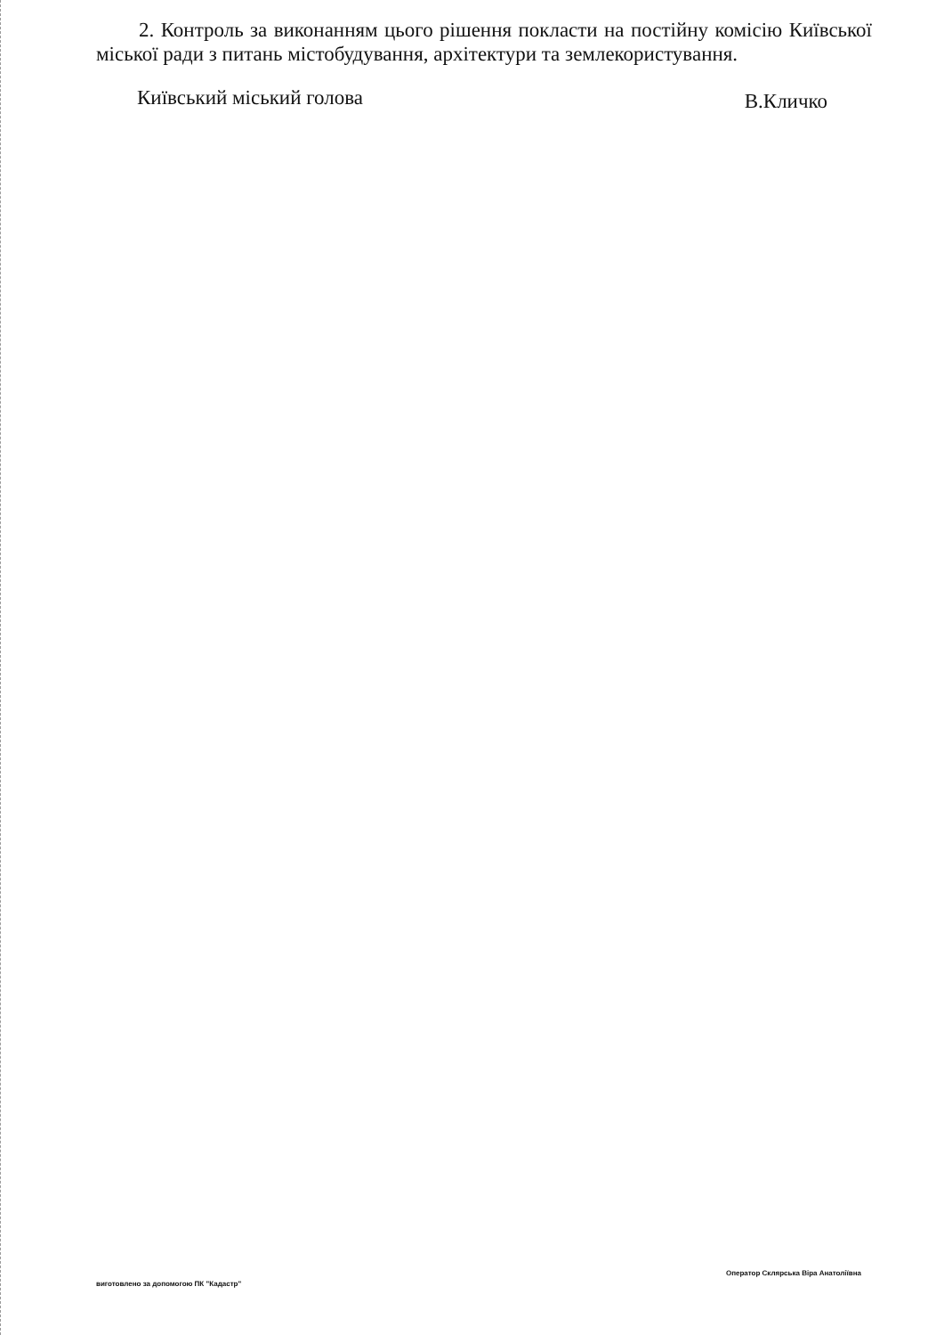2. Контроль за виконанням цього рішення покласти на постійну комісію Київської міської ради з питань містобудування, архітектури та землекористування.
Київський міський голова В.Кличко
виготовлено за допомогою ПК "Кадастр" Оператор Склярська Віра Анатоліївна